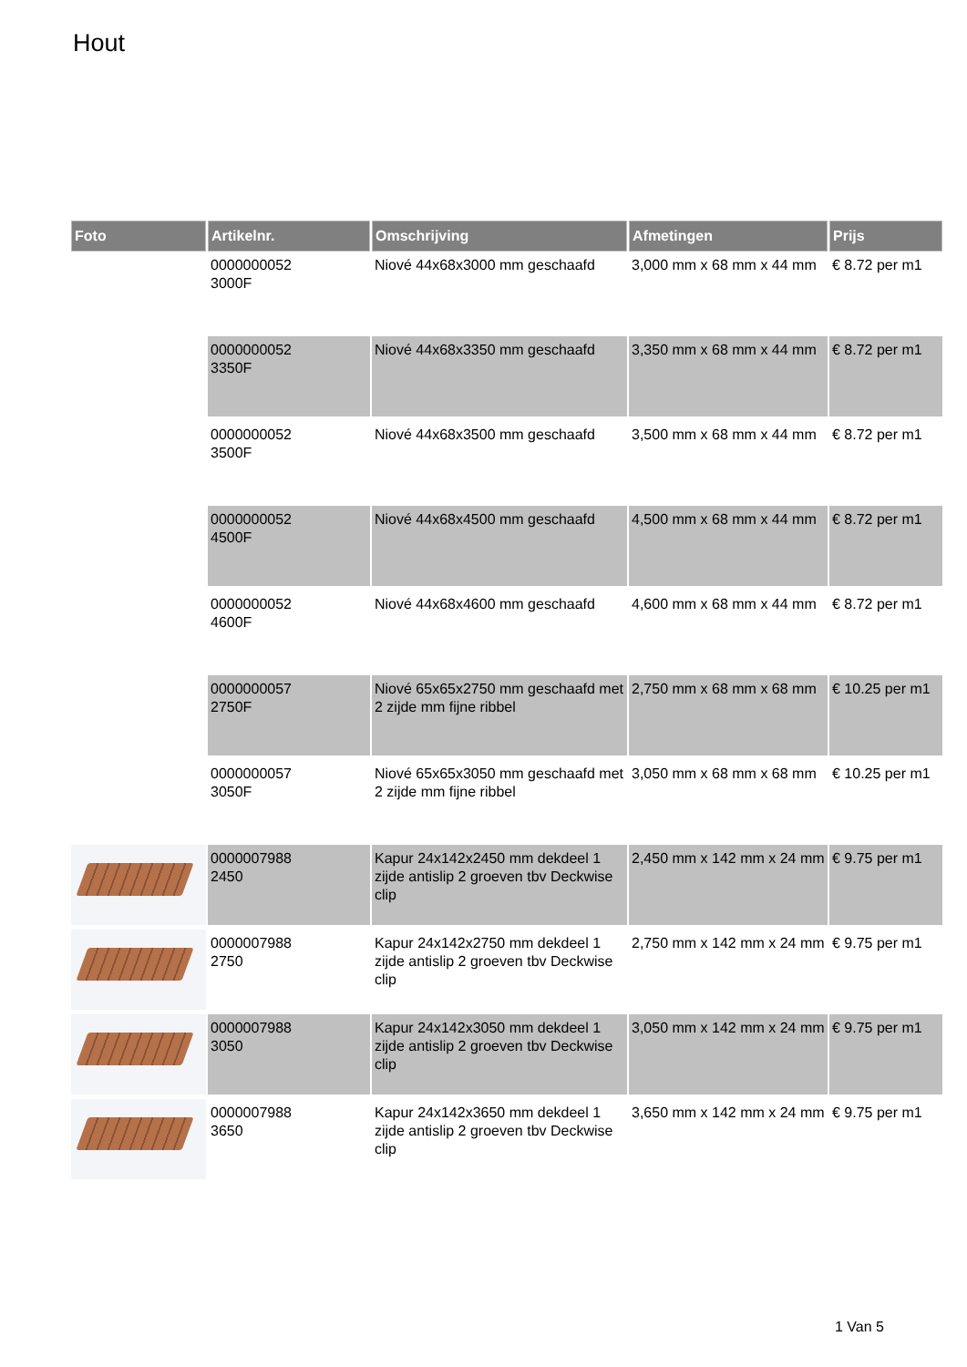Hout
| Foto | Artikelnr. | Omschrijving | Afmetingen | Prijs |
| --- | --- | --- | --- | --- |
| | 0000000052 3000F | Niové 44x68x3000 mm geschaafd | 3,000 mm x 68 mm x 44 mm | € 8.72 per m1 |
| | 0000000052 3350F | Niové 44x68x3350 mm geschaafd | 3,350 mm x 68 mm x 44 mm | € 8.72 per m1 |
| | 0000000052 3500F | Niové 44x68x3500 mm geschaafd | 3,500 mm x 68 mm x 44 mm | € 8.72 per m1 |
| | 0000000052 4500F | Niové 44x68x4500 mm geschaafd | 4,500 mm x 68 mm x 44 mm | € 8.72 per m1 |
| | 0000000052 4600F | Niové 44x68x4600 mm geschaafd | 4,600 mm x 68 mm x 44 mm | € 8.72 per m1 |
| | 0000000057 2750F | Niové 65x65x2750 mm geschaafd met 2 zijde mm fijne ribbel | 2,750 mm x 68 mm x 68 mm | € 10.25 per m1 |
| | 0000000057 3050F | Niové 65x65x3050 mm geschaafd met 2 zijde mm fijne ribbel | 3,050 mm x 68 mm x 68 mm | € 10.25 per m1 |
| | 0000007988 2450 | Kapur 24x142x2450 mm dekdeel 1 zijde antislip 2 groeven tbv Deckwise clip | 2,450 mm x 142 mm x 24 mm | € 9.75 per m1 |
| | 0000007988 2750 | Kapur 24x142x2750 mm dekdeel 1 zijde antislip 2 groeven tbv Deckwise clip | 2,750 mm x 142 mm x 24 mm | € 9.75 per m1 |
| | 0000007988 3050 | Kapur 24x142x3050 mm dekdeel 1 zijde antislip 2 groeven tbv Deckwise clip | 3,050 mm x 142 mm x 24 mm | € 9.75 per m1 |
| | 0000007988 3650 | Kapur 24x142x3650 mm dekdeel 1 zijde antislip 2 groeven tbv Deckwise clip | 3,650 mm x 142 mm x 24 mm | € 9.75 per m1 |
1 Van 5